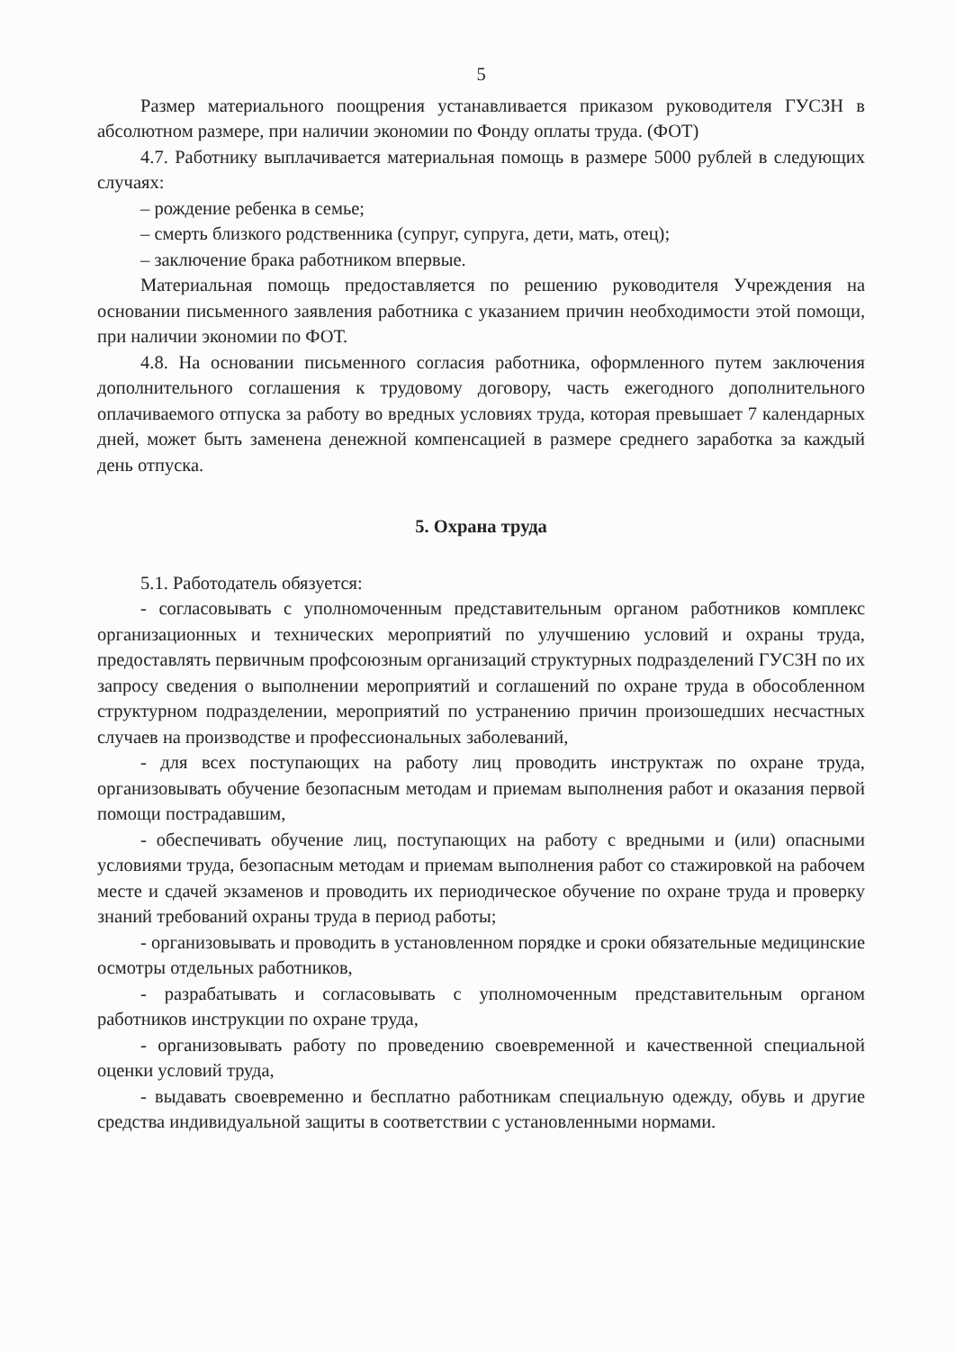5
Размер материального поощрения устанавливается приказом руководителя ГУСЗН в абсолютном размере, при наличии экономии по Фонду оплаты труда. (ФОТ)
4.7. Работнику выплачивается материальная помощь в размере 5000 рублей в следующих случаях:
– рождение ребенка в семье;
– смерть близкого родственника (супруг, супруга, дети, мать, отец);
– заключение брака работником впервые.
Материальная помощь предоставляется по решению руководителя Учреждения на основании письменного заявления работника с указанием причин необходимости этой помощи, при наличии экономии по ФОТ.
4.8. На основании письменного согласия работника, оформленного путем заключения дополнительного соглашения к трудовому договору, часть ежегодного дополнительного оплачиваемого отпуска за работу во вредных условиях труда, которая превышает 7 календарных дней, может быть заменена денежной компенсацией в размере среднего заработка за каждый день отпуска.
5. Охрана труда
5.1. Работодатель обязуется:
- согласовывать с уполномоченным представительным органом работников комплекс организационных и технических мероприятий по улучшению условий и охраны труда, предоставлять первичным профсоюзным организаций структурных подразделений ГУСЗН по их запросу сведения о выполнении мероприятий и соглашений по охране труда в обособленном структурном подразделении, мероприятий по устранению причин произошедших несчастных случаев на производстве и профессиональных заболеваний,
- для всех поступающих на работу лиц проводить инструктаж по охране труда, организовывать обучение безопасным методам и приемам выполнения работ и оказания первой помощи пострадавшим,
- обеспечивать обучение лиц, поступающих на работу с вредными и (или) опасными условиями труда, безопасным методам и приемам выполнения работ со стажировкой на рабочем месте и сдачей экзаменов и проводить их периодическое обучение по охране труда и проверку знаний требований охраны труда в период работы;
- организовывать и проводить в установленном порядке и сроки обязательные медицинские осмотры отдельных работников,
- разрабатывать и согласовывать с уполномоченным представительным органом работников инструкции по охране труда,
- организовывать работу по проведению своевременной и качественной специальной оценки условий труда,
- выдавать своевременно и бесплатно работникам специальную одежду, обувь и другие средства индивидуальной защиты в соответствии с установленными нормами.